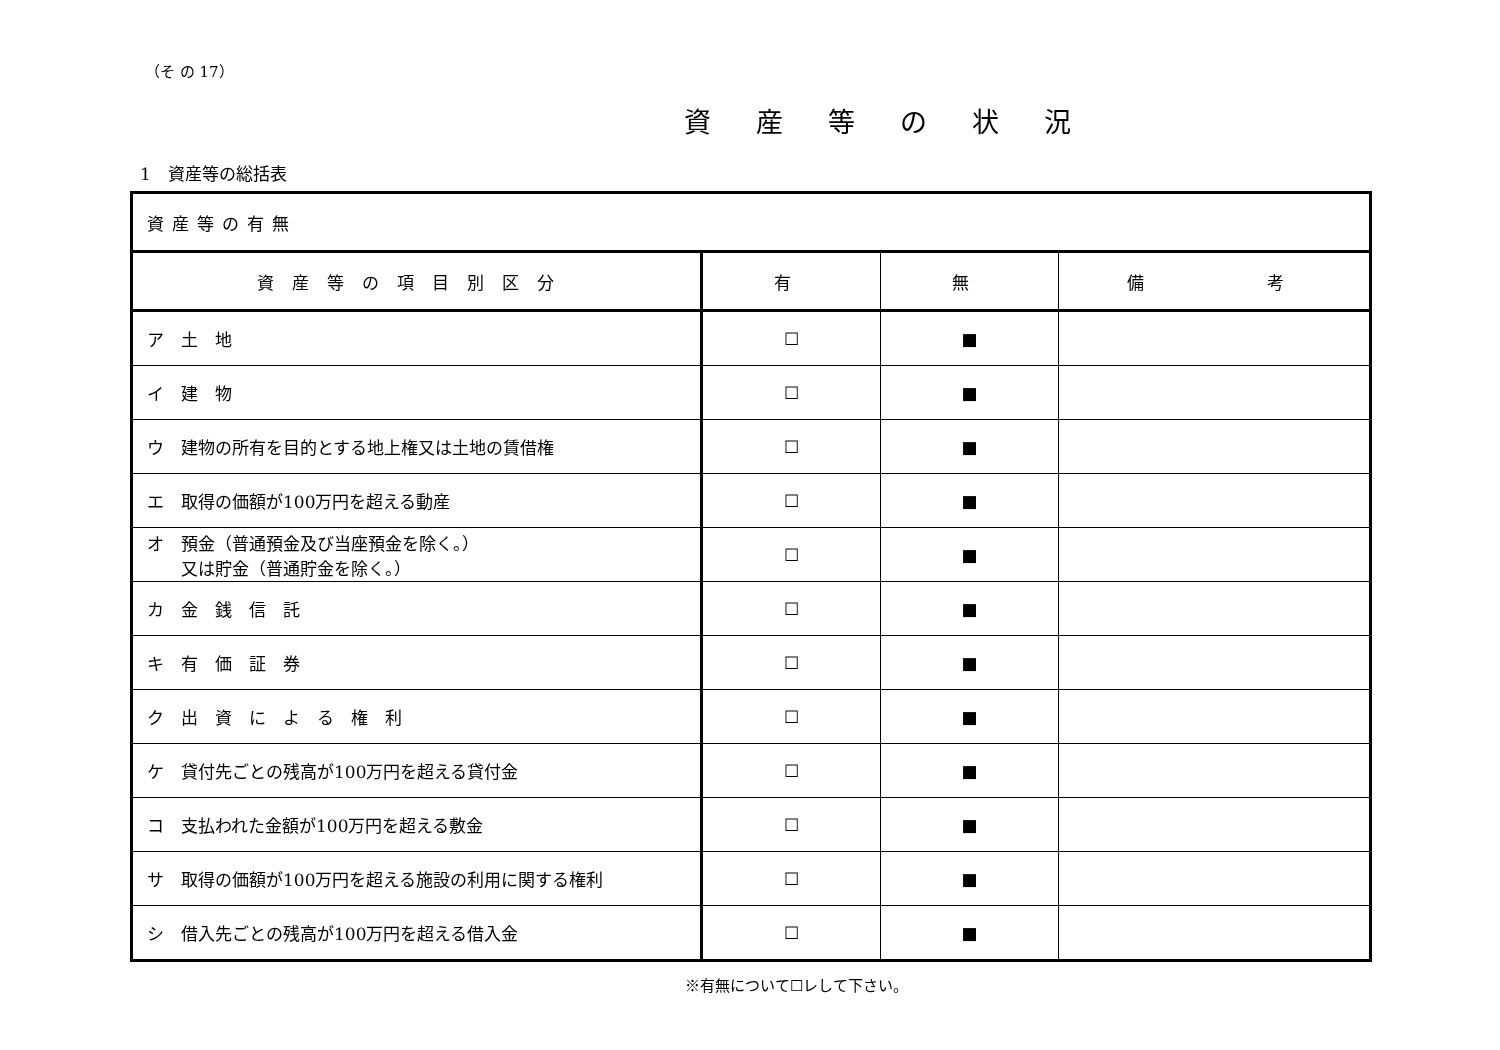（そ の 17）
資産等の状況
1　資産等の総括表
| 資産等の有無 | | | |
| 資産等の項目別区分 | 有 | 無 | 備 考 |
| ア 土 地 | ☐ | ■ | |
| イ 建 物 | ☐ | ■ | |
| ウ 建物の所有を目的とする地上権又は土地の賃借権 | ☐ | ■ | |
| エ 取得の価額が100万円を超える動産 | ☐ | ■ | |
| オ 預金（普通預金及び当座預金を除く。） 又は貯金（普通貯金を除く。） | ☐ | ■ | |
| カ 金 銭 信 託 | ☐ | ■ | |
| キ 有 価 証 券 | ☐ | ■ | |
| ク 出 資 に よ る 権 利 | ☐ | ■ | |
| ケ 貸付先ごとの残高が100万円を超える貸付金 | ☐ | ■ | |
| コ 支払われた金額が100万円を超える敷金 | ☐ | ■ | |
| サ 取得の価額が100万円を超える施設の利用に関する権利 | ☐ | ■ | |
| シ 借入先ごとの残高が100万円を超える借入金 | ☐ | ■ | |
※有無について☐レして下さい。